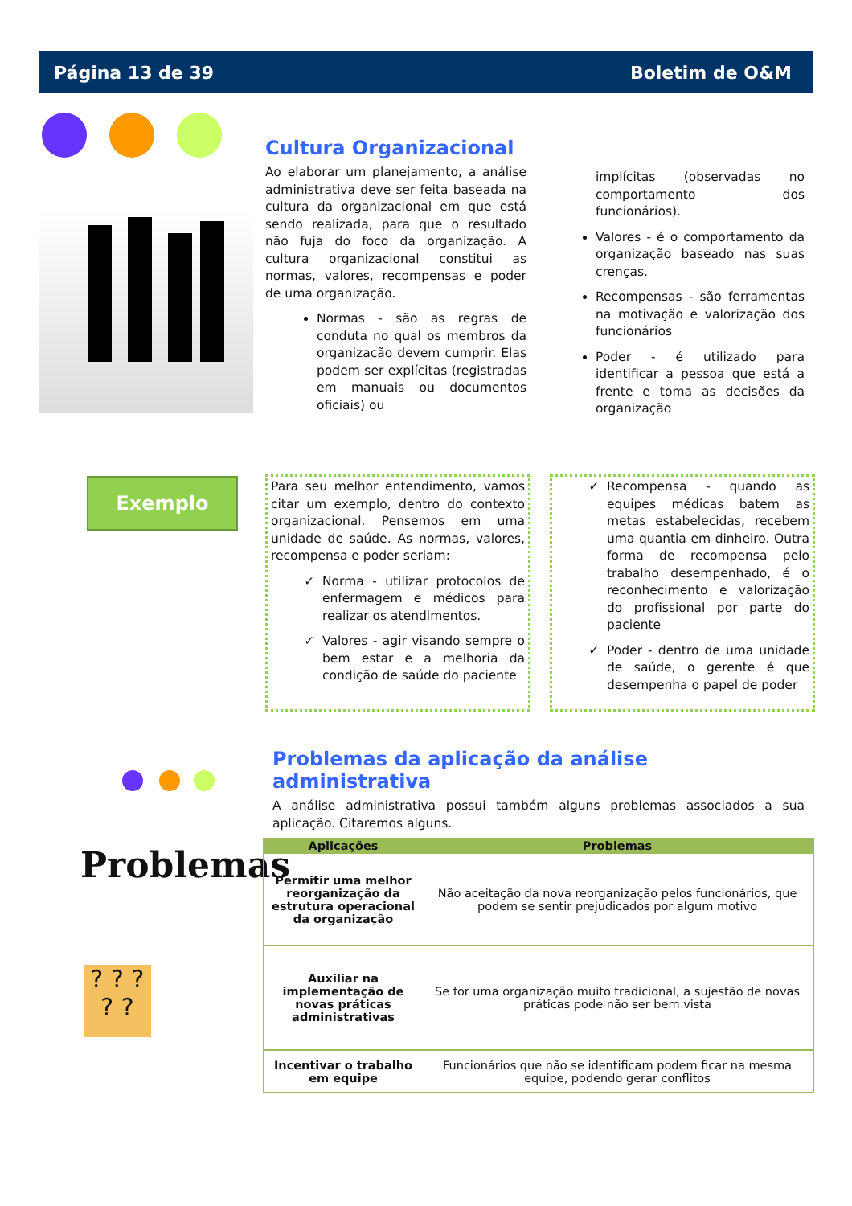Página 13 de 39 Boletim de O&M
Cultura Organizacional
Ao elaborar um planejamento, a análise administrativa deve ser feita baseada na cultura da organizacional em que está sendo realizada, para que o resultado não fuja do foco da organização. A cultura organizacional constitui as normas, valores, recompensas e poder de uma organização.
Normas - são as regras de conduta no qual os membros da organização devem cumprir. Elas podem ser explícitas (registradas em manuais ou documentos oficiais) ou
implícitas (observadas no comportamento dos funcionários).
Valores - é o comportamento da organização baseado nas suas crenças.
Recompensas - são ferramentas na motivação e valorização dos funcionários
Poder - é utilizado para identificar a pessoa que está a frente e toma as decisões da organização
Exemplo
Para seu melhor entendimento, vamos citar um exemplo, dentro do contexto organizacional. Pensemos em uma unidade de saúde. As normas, valores, recompensa e poder seriam:
Norma - utilizar protocolos de enfermagem e médicos para realizar os atendimentos.
Valores - agir visando sempre o bem estar e a melhoria da condição de saúde do paciente
Recompensa - quando as equipes médicas batem as metas estabelecidas, recebem uma quantia em dinheiro. Outra forma de recompensa pelo trabalho desempenhado, é o reconhecimento e valorização do profissional por parte do paciente
Poder - dentro de uma unidade de saúde, o gerente é que desempenha o papel de poder
Problemas da aplicação da análise administrativa
A análise administrativa possui também alguns problemas associados a sua aplicação. Citaremos alguns.
Problemas
? ? ?
? ?
| Aplicações | Problemas |
| --- | --- |
| Permitir uma melhor reorganização da estrutura operacional da organização | Não aceitação da nova reorganização pelos funcionários, que podem se sentir prejudicados por algum motivo |
| Auxiliar na implementação de novas práticas administrativas | Se for uma organização muito tradicional, a sujestão de novas práticas pode não ser bem vista |
| Incentivar o trabalho em equipe | Funcionários que não se identificam podem ficar na mesma equipe, podendo gerar conflitos |